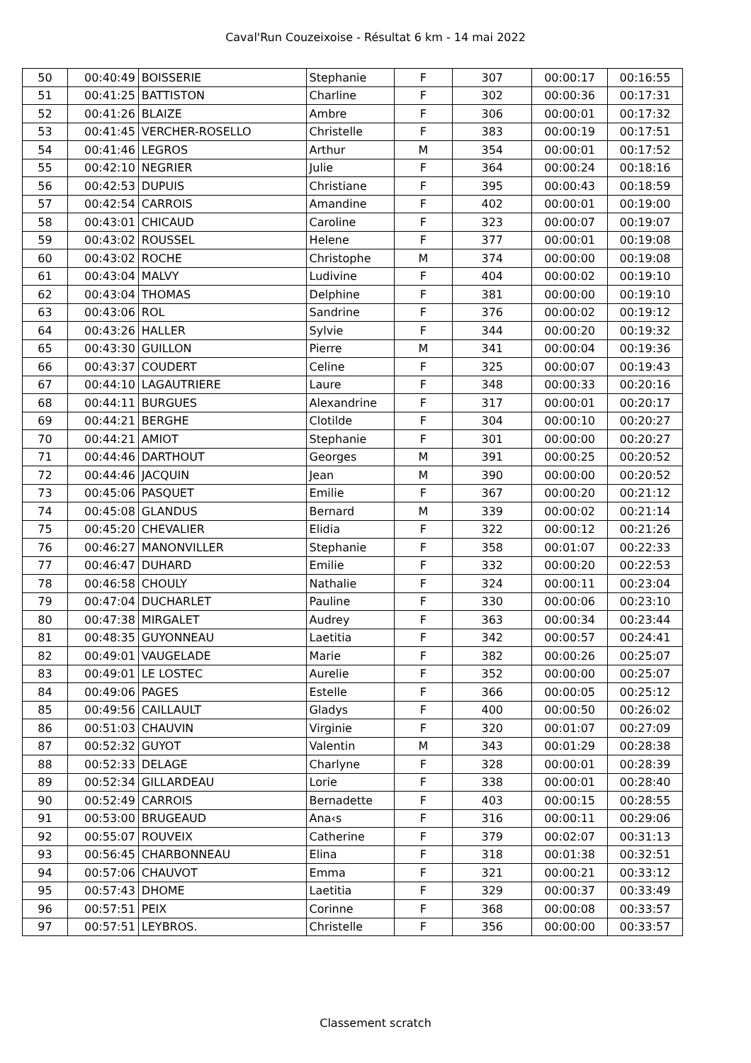Caval'Run Couzeixoise - Résultat 6 km - 14 mai 2022
| 50 | 00:40:49 | BOISSERIE | Stephanie | F | 307 | 00:00:17 | 00:16:55 |
| 51 | 00:41:25 | BATTISTON | Charline | F | 302 | 00:00:36 | 00:17:31 |
| 52 | 00:41:26 | BLAIZE | Ambre | F | 306 | 00:00:01 | 00:17:32 |
| 53 | 00:41:45 | VERCHER-ROSELLO | Christelle | F | 383 | 00:00:19 | 00:17:51 |
| 54 | 00:41:46 | LEGROS | Arthur | M | 354 | 00:00:01 | 00:17:52 |
| 55 | 00:42:10 | NEGRIER | Julie | F | 364 | 00:00:24 | 00:18:16 |
| 56 | 00:42:53 | DUPUIS | Christiane | F | 395 | 00:00:43 | 00:18:59 |
| 57 | 00:42:54 | CARROIS | Amandine | F | 402 | 00:00:01 | 00:19:00 |
| 58 | 00:43:01 | CHICAUD | Caroline | F | 323 | 00:00:07 | 00:19:07 |
| 59 | 00:43:02 | ROUSSEL | Helene | F | 377 | 00:00:01 | 00:19:08 |
| 60 | 00:43:02 | ROCHE | Christophe | M | 374 | 00:00:00 | 00:19:08 |
| 61 | 00:43:04 | MALVY | Ludivine | F | 404 | 00:00:02 | 00:19:10 |
| 62 | 00:43:04 | THOMAS | Delphine | F | 381 | 00:00:00 | 00:19:10 |
| 63 | 00:43:06 | ROL | Sandrine | F | 376 | 00:00:02 | 00:19:12 |
| 64 | 00:43:26 | HALLER | Sylvie | F | 344 | 00:00:20 | 00:19:32 |
| 65 | 00:43:30 | GUILLON | Pierre | M | 341 | 00:00:04 | 00:19:36 |
| 66 | 00:43:37 | COUDERT | Celine | F | 325 | 00:00:07 | 00:19:43 |
| 67 | 00:44:10 | LAGAUTRIERE | Laure | F | 348 | 00:00:33 | 00:20:16 |
| 68 | 00:44:11 | BURGUES | Alexandrine | F | 317 | 00:00:01 | 00:20:17 |
| 69 | 00:44:21 | BERGHE | Clotilde | F | 304 | 00:00:10 | 00:20:27 |
| 70 | 00:44:21 | AMIOT | Stephanie | F | 301 | 00:00:00 | 00:20:27 |
| 71 | 00:44:46 | DARTHOUT | Georges | M | 391 | 00:00:25 | 00:20:52 |
| 72 | 00:44:46 | JACQUIN | Jean | M | 390 | 00:00:00 | 00:20:52 |
| 73 | 00:45:06 | PASQUET | Emilie | F | 367 | 00:00:20 | 00:21:12 |
| 74 | 00:45:08 | GLANDUS | Bernard | M | 339 | 00:00:02 | 00:21:14 |
| 75 | 00:45:20 | CHEVALIER | Elidia | F | 322 | 00:00:12 | 00:21:26 |
| 76 | 00:46:27 | MANONVILLER | Stephanie | F | 358 | 00:01:07 | 00:22:33 |
| 77 | 00:46:47 | DUHARD | Emilie | F | 332 | 00:00:20 | 00:22:53 |
| 78 | 00:46:58 | CHOULY | Nathalie | F | 324 | 00:00:11 | 00:23:04 |
| 79 | 00:47:04 | DUCHARLET | Pauline | F | 330 | 00:00:06 | 00:23:10 |
| 80 | 00:47:38 | MIRGALET | Audrey | F | 363 | 00:00:34 | 00:23:44 |
| 81 | 00:48:35 | GUYONNEAU | Laetitia | F | 342 | 00:00:57 | 00:24:41 |
| 82 | 00:49:01 | VAUGELADE | Marie | F | 382 | 00:00:26 | 00:25:07 |
| 83 | 00:49:01 | LE LOSTEC | Aurelie | F | 352 | 00:00:00 | 00:25:07 |
| 84 | 00:49:06 | PAGES | Estelle | F | 366 | 00:00:05 | 00:25:12 |
| 85 | 00:49:56 | CAILLAULT | Gladys | F | 400 | 00:00:50 | 00:26:02 |
| 86 | 00:51:03 | CHAUVIN | Virginie | F | 320 | 00:01:07 | 00:27:09 |
| 87 | 00:52:32 | GUYOT | Valentin | M | 343 | 00:01:29 | 00:28:38 |
| 88 | 00:52:33 | DELAGE | Charlyne | F | 328 | 00:00:01 | 00:28:39 |
| 89 | 00:52:34 | GILLARDEAU | Lorie | F | 338 | 00:00:01 | 00:28:40 |
| 90 | 00:52:49 | CARROIS | Bernadette | F | 403 | 00:00:15 | 00:28:55 |
| 91 | 00:53:00 | BRUGEAUD | Ana‹s | F | 316 | 00:00:11 | 00:29:06 |
| 92 | 00:55:07 | ROUVEIX | Catherine | F | 379 | 00:02:07 | 00:31:13 |
| 93 | 00:56:45 | CHARBONNEAU | Elina | F | 318 | 00:01:38 | 00:32:51 |
| 94 | 00:57:06 | CHAUVOT | Emma | F | 321 | 00:00:21 | 00:33:12 |
| 95 | 00:57:43 | DHOME | Laetitia | F | 329 | 00:00:37 | 00:33:49 |
| 96 | 00:57:51 | PEIX | Corinne | F | 368 | 00:00:08 | 00:33:57 |
| 97 | 00:57:51 | LEYBROS. | Christelle | F | 356 | 00:00:00 | 00:33:57 |
Classement scratch